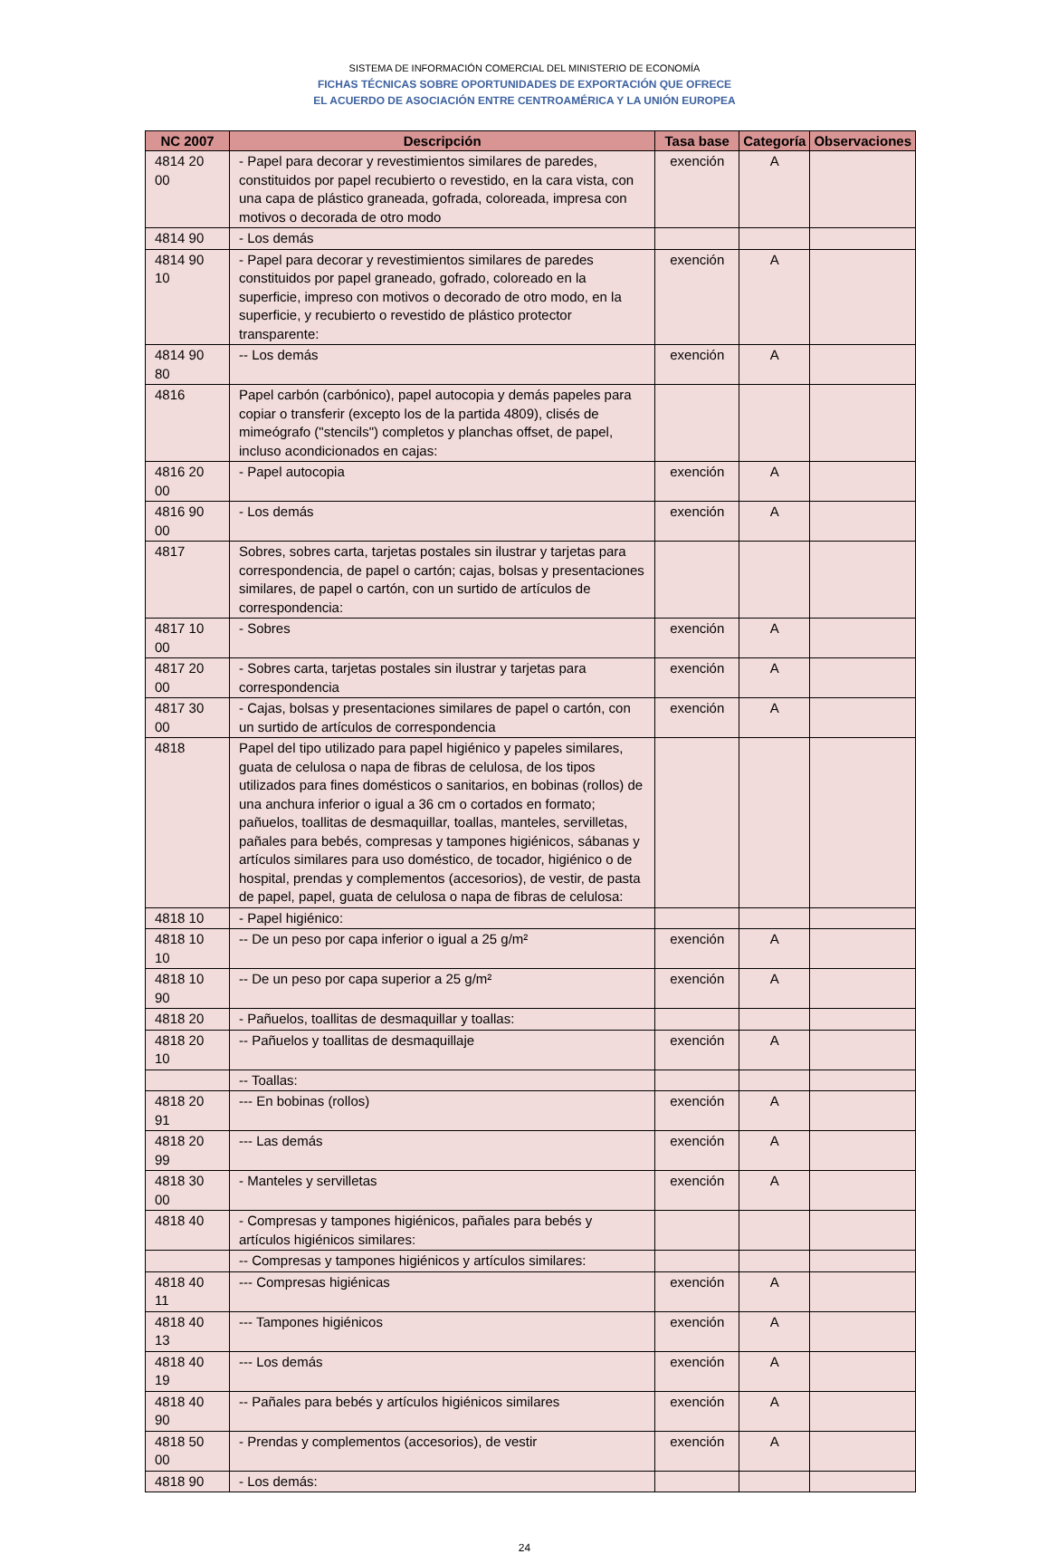SISTEMA DE INFORMACIÓN COMERCIAL DEL MINISTERIO DE ECONOMÍA
FICHAS TÉCNICAS SOBRE OPORTUNIDADES DE EXPORTACIÓN QUE OFRECE
EL ACUERDO DE ASOCIACIÓN ENTRE CENTROAMÉRICA Y LA UNIÓN EUROPEA
| NC 2007 | Descripción | Tasa base | Categoría | Observaciones |
| --- | --- | --- | --- | --- |
| 4814 20 00 | - Papel para decorar y revestimientos similares de paredes, constituidos por papel recubierto o revestido, en la cara vista, con una capa de plástico graneada, gofrada, coloreada, impresa con motivos o decorada de otro modo | exención | A | |
| 4814 90 | - Los demás | | | |
| 4814 90 10 | - Papel para decorar y revestimientos similares de paredes constituidos por papel graneado, gofrado, coloreado en la superficie, impreso con motivos o decorado de otro modo, en la superficie, y recubierto o revestido de plástico protector transparente: | exención | A | |
| 4814 90 80 | -- Los demás | exención | A | |
| 4816 | Papel carbón (carbónico), papel autocopia y demás papeles para copiar o transferir (excepto los de la partida 4809), clisés de mimeógrafo ("stencils") completos y planchas offset, de papel, incluso acondicionados en cajas: | | | |
| 4816 20 00 | - Papel autocopia | exención | A | |
| 4816 90 00 | - Los demás | exención | A | |
| 4817 | Sobres, sobres carta, tarjetas postales sin ilustrar y tarjetas para correspondencia, de papel o cartón; cajas, bolsas y presentaciones similares, de papel o cartón, con un surtido de artículos de correspondencia: | | | |
| 4817 10 00 | - Sobres | exención | A | |
| 4817 20 00 | - Sobres carta, tarjetas postales sin ilustrar y tarjetas para correspondencia | exención | A | |
| 4817 30 00 | - Cajas, bolsas y presentaciones similares de papel o cartón, con un surtido de artículos de correspondencia | exención | A | |
| 4818 | Papel del tipo utilizado para papel higiénico y papeles similares, guata de celulosa o napa de fibras de celulosa, de los tipos utilizados para fines domésticos o sanitarios, en bobinas (rollos) de una anchura inferior o igual a 36 cm o cortados en formato; pañuelos, toallitas de desmaquillar, toallas, manteles, servilletas, pañales para bebés, compresas y tampones higiénicos, sábanas y artículos similares para uso doméstico, de tocador, higiénico o de hospital, prendas y complementos (accesorios), de vestir, de pasta de papel, papel, guata de celulosa o napa de fibras de celulosa: | | | |
| 4818 10 | - Papel higiénico: | | | |
| 4818 10 10 | -- De un peso por capa inferior o igual a 25 g/m² | exención | A | |
| 4818 10 90 | -- De un peso por capa superior a 25 g/m² | exención | A | |
| 4818 20 | - Pañuelos, toallitas de desmaquillar y toallas: | | | |
| 4818 20 10 | -- Pañuelos y toallitas de desmaquillaje | exención | A | |
| | -- Toallas: | | | |
| 4818 20 91 | --- En bobinas (rollos) | exención | A | |
| 4818 20 99 | --- Las demás | exención | A | |
| 4818 30 00 | - Manteles y servilletas | exención | A | |
| 4818 40 | - Compresas y tampones higiénicos, pañales para bebés y artículos higiénicos similares: | | | |
| | -- Compresas y tampones higiénicos y artículos similares: | | | |
| 4818 40 11 | --- Compresas higiénicas | exención | A | |
| 4818 40 13 | --- Tampones higiénicos | exención | A | |
| 4818 40 19 | --- Los demás | exención | A | |
| 4818 40 90 | -- Pañales para bebés y artículos higiénicos similares | exención | A | |
| 4818 50 00 | - Prendas y complementos (accesorios), de vestir | exención | A | |
| 4818 90 | - Los demás: | | | |
24